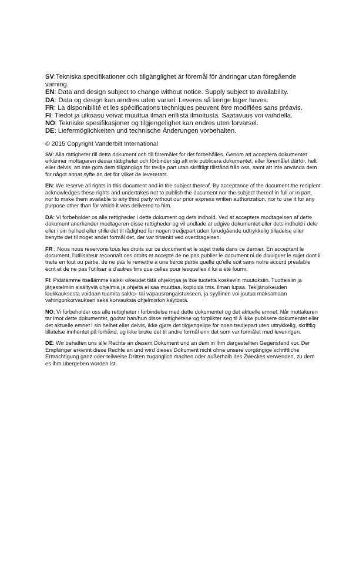SV:Tekniska specifikationer och tillgänglighet är föremål för ändringar utan föregående varning.
EN: Data and design subject to change without notice. Supply subject to availability.
DA: Data og design kan ændres uden varsel. Leveres så længe lager haves.
FR: La disponibilité et les spécifications techniques peuvent être modifiées sans préavis.
FI: Tiedot ja ulkoasu voivat muuttua ilman erillistä ilmoitusta. Saatavuus voi vaihdella.
NO: Tekniske spesifikasjoner og tilgjengelighet kan endres uten forvarsel.
DE: Liefermöglichkeiten und technische Änderungen vorbehalten.
© 2015 Copyright Vanderbilt International
SV: Alla rättigheter till detta dokument och till föremålet för det förbehålles. Genom att acceptera dokumentet erkänner mottagaren dessa rättigheter och förbinder sig att inte publicera dokumentet, eller föremålet därför, helt eller delvis, att inte göra dem tillgängliga för tredje part utan skriftligt tillstånd från oss, samt att inte använda dem för något annat syfte än det för vilket de levererats.
EN: We reserve all rights in this document and in the subject thereof. By acceptance of the document the recipient acknowledges these rights and undertakes not to publish the document nor the subject thereof in full or in part, nor to make them available to any third party without our prior express written authorization, nor to use it for any purpose other than for which it was delivered to him.
DA: Vi forbeholder os alle rettigheder i dette dokument og dets indhold. Ved at acceptere modtagelsen af dette dokument anerkender modtageren disse rettigheder og vil undlade at udgive dokumentet eller dets indhold i dele eller i sin helhed eller stille det til rådighed for nogen tredjepart uden forudgående udtrykkelig tilladelse eller benytte det til noget andet formål det, der var tiltænkt ved overdragelsen.
FR : Nous nous réservons tous les droits sur ce document et le sujet traité dans ce dernier. En acceptant le document, l'utilisateur reconnaît ces droits et accepte de ne pas publier le document ni de divulguer le sujet dont il traite en tout ou partie, de ne pas le remettre à une tierce partie quelle qu'elle soit sans notre accord préalable écrit et de ne pas l'utiliser à d'autres fins que celles pour lesquelles il lui a été fourni.
FI: Pidätämme itsellämme kaikki oikeudet tätä ohjekirjaa ja itse tuotetta koskeviin muutoksiin. Tuotteisiin ja järjestelmiin sisältyviä ohjelmia ja ohjeita ei saa muuttaa, kopioida tms. ilman lupaa. Tekijänoikeuden loukkauksesta voidaan tuomita sakko- tai vapausrangaistukseen, ja syyllinen voi joutua maksamaan vahingonkorvauksen sekä korvauksia ohjelmiston käytöstä.
NO: Vi forbeholder oss alle rettigheter i forbindelse med dette dokumentet og det aktuelle emnet. Når mottakeren tar imot dette dokumentet, godtar han/hun disse rettighetene og forplikter seg til å ikke publisere dokumentet eller det aktuelle emnet i sin helhet eller delvis, ikke gjøre det tilgjengelige for noen tredjepart uten uttrykkelig, skriftlig tillatelse innhentet på forhånd, og ikke bruke det til andre formål enn det som var formålet med leveringen.
DE: Wir behalten uns alle Rechte an diesem Dokument und an dem in ihm dargestellten Gegenstand vor. Der Empfänger erkennt diese Rechte an und wird dieses Dokument nicht ohne unsere vorgängige schriftliche Ermächtigung ganz oder teilweise Dritten zugänglich machen oder außerhalb des Zweckes verwenden, zu dem es ihm übergeben worden ist.